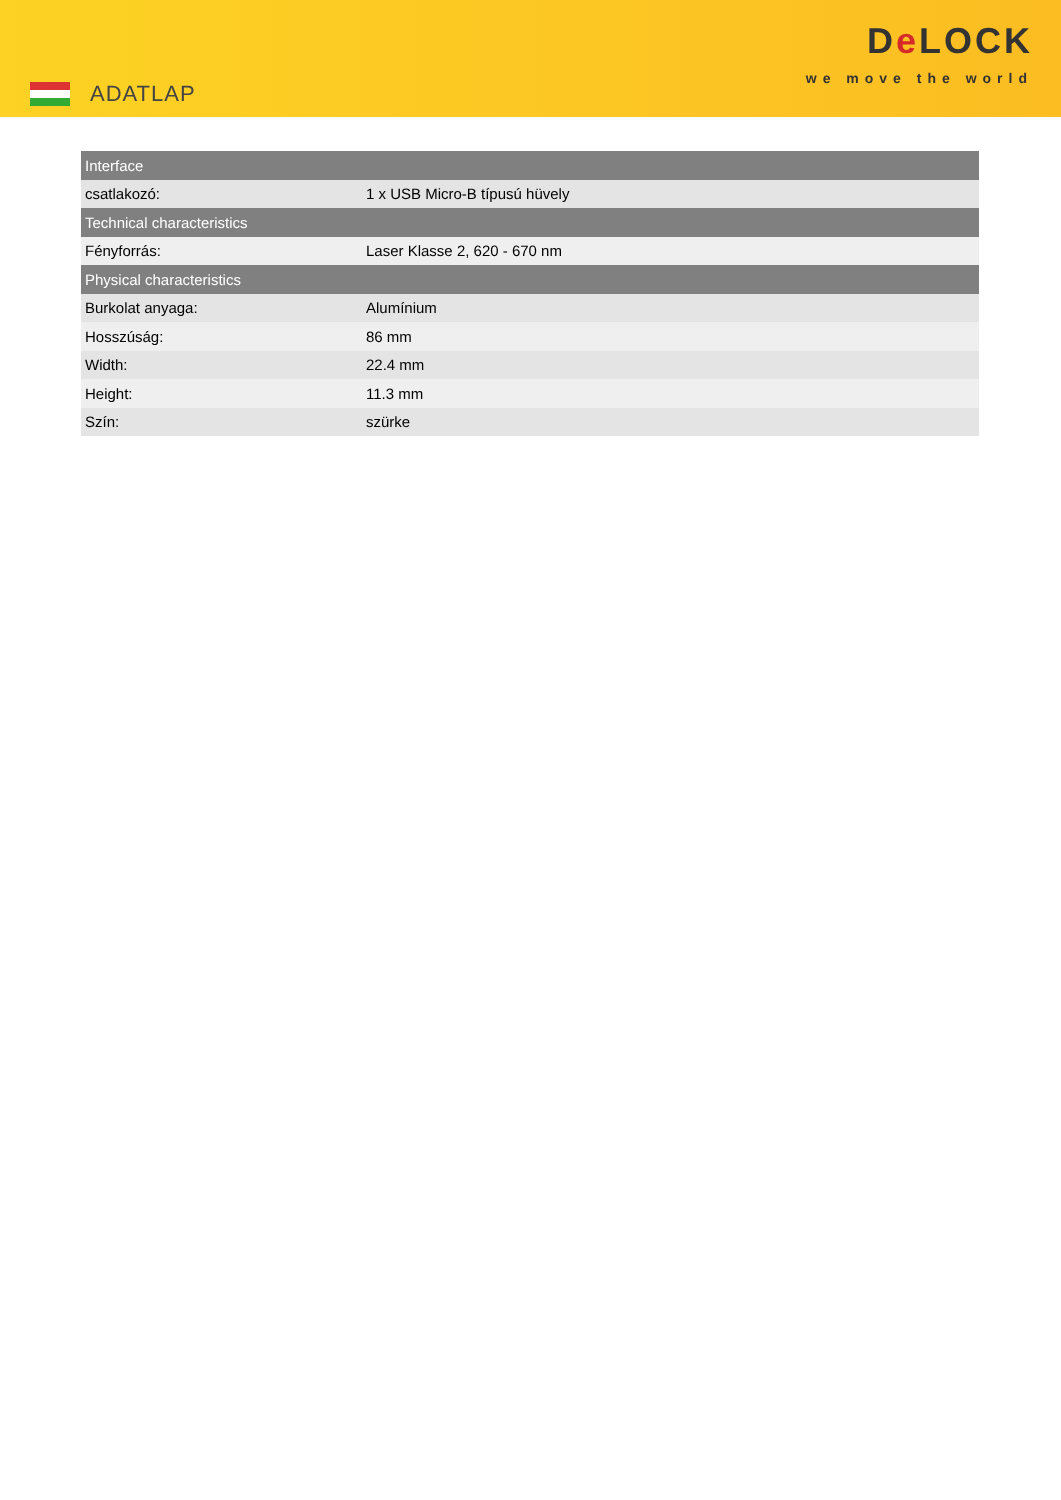ADATLAP
De LOCK
we move the world
| Interface | |
| --- | --- |
| csatlakozó: | 1 x USB Micro-B típusú hüvely |
| Technical characteristics | |
| Fényforrás: | Laser Klasse 2, 620 - 670 nm |
| Physical characteristics | |
| Burkolat anyaga: | Alumínium |
| Hosszúság: | 86 mm |
| Width: | 22.4 mm |
| Height: | 11.3 mm |
| Szín: | szürke |